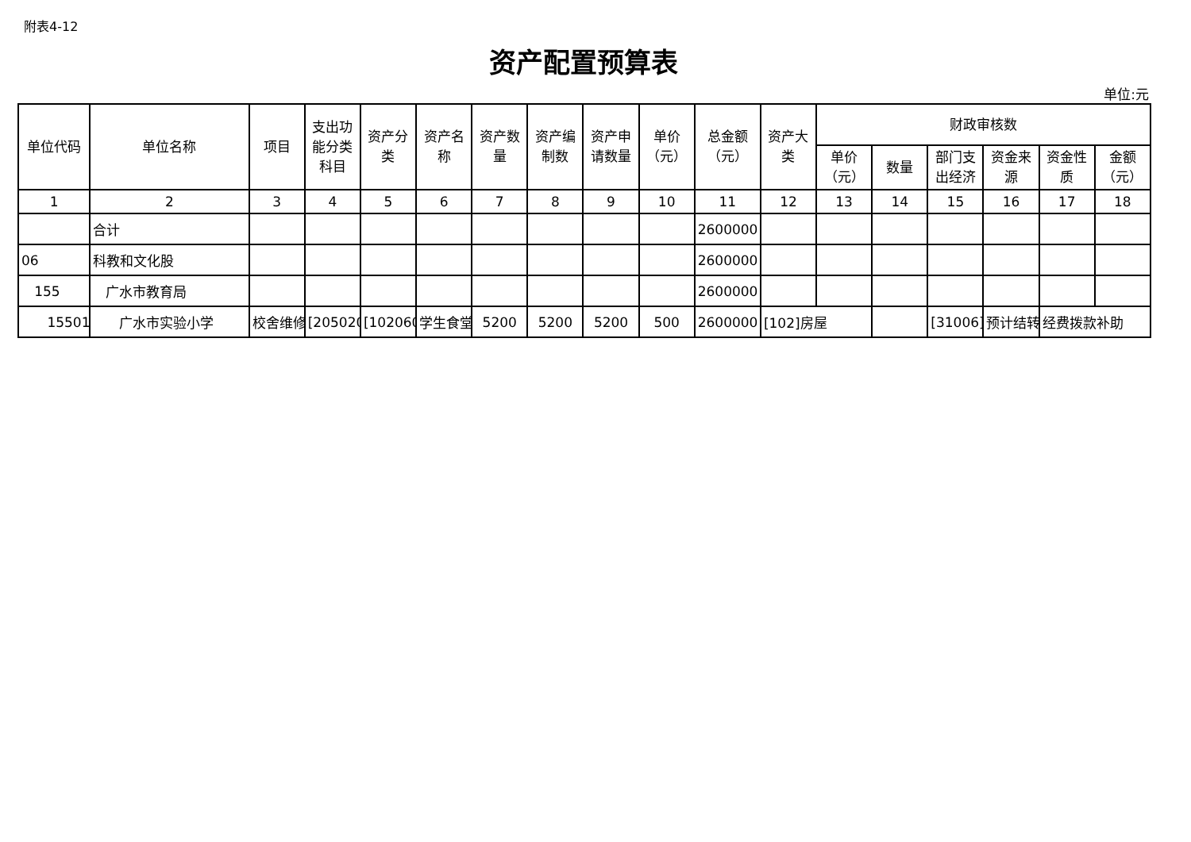附表4-12
资产配置预算表
单位:元
| 单位代码 | 单位名称 | 项目 | 支出功能分类科目 | 资产分类 | 资产名称 | 资产数量 | 资产编制数 | 资产申请数量 | 单价（元） | 总金额（元） | 资产大类 | 财政审核数 | | | | | |
| --- | --- | --- | --- | --- | --- | --- | --- | --- | --- | --- | --- | --- | --- | --- | --- | --- | --- |
| | | | | | | | | | | | | 单价（元） | 数量 | 部门支出经济 | 资金来源 | 资金性质 | 金额（元） |
| 1 | 2 | 3 | 4 | 5 | 6 | 7 | 8 | 9 | 10 | 11 | 12 | 13 | 14 | 15 | 16 | 17 | 18 |
| | 合计 | | | | | | | | | 2600000 | | | | | | | |
| 06 | 科教和文化股 | | | | | | | | | 2600000 | | | | | | | |
| 155 | 广水市教育局 | | | | | | | | | 2600000 | | | | | | | |
| 15501 | 广水市实验小学 | 校舍维修 | [205020 | [102060 | 学生食堂 | 5200 | 5200 | 5200 | 500 | 2600000 | [102]房屋 | | | [31006] | 预计结转 | 经费拨款补助 | |